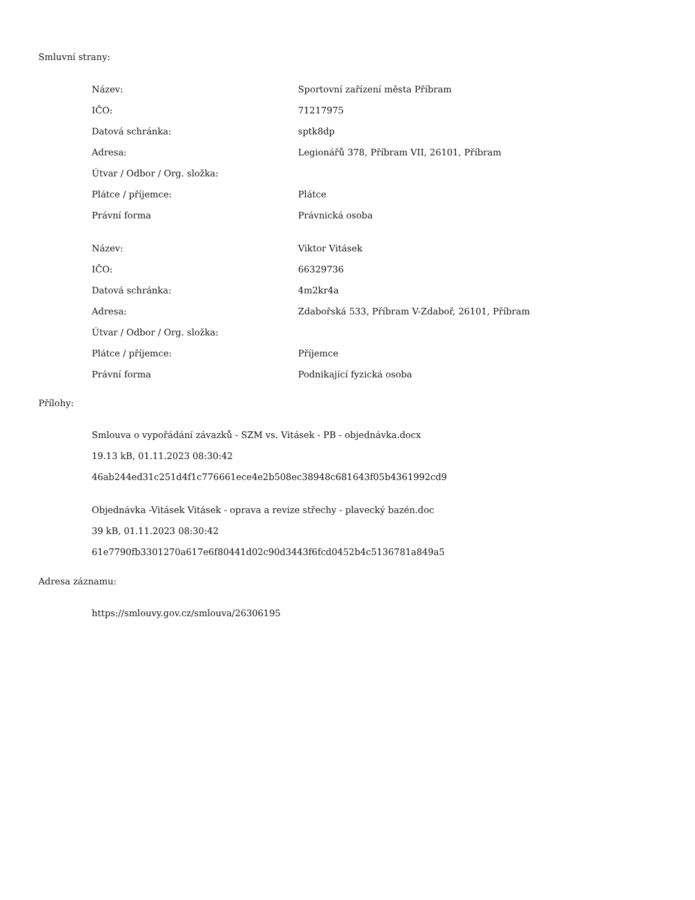Smluvní strany:
| Název: | Sportovní zařízení města Příbram |
| IČO: | 71217975 |
| Datová schránka: | sptk8dp |
| Adresa: | Legionářů 378, Příbram VII, 26101, Příbram |
| Útvar / Odbor / Org. složka: | |
| Plátce / příjemce: | Plátce |
| Právní forma | Právnická osoba |
| Název: | Viktor Vitásek |
| IČO: | 66329736 |
| Datová schránka: | 4m2kr4a |
| Adresa: | Zdabořská 533, Příbram V-Zdaboř, 26101, Příbram |
| Útvar / Odbor / Org. složka: | |
| Plátce / příjemce: | Příjemce |
| Právní forma | Podnikající fyzická osoba |
Přílohy:
Smlouva o vypořádání závazků - SZM vs. Vitásek - PB - objednávka.docx
19.13 kB, 01.11.2023 08:30:42
46ab244ed31c251d4f1c776661ece4e2b508ec38948c681643f05b4361992cd9
Objednávka -Vitásek Vitásek - oprava a revize střechy - plavecký bazén.doc
39 kB, 01.11.2023 08:30:42
61e7790fb3301270a617e6f80441d02c90d3443f6fcd0452b4c5136781a849a5
Adresa záznamu:
https://smlouvy.gov.cz/smlouva/26306195